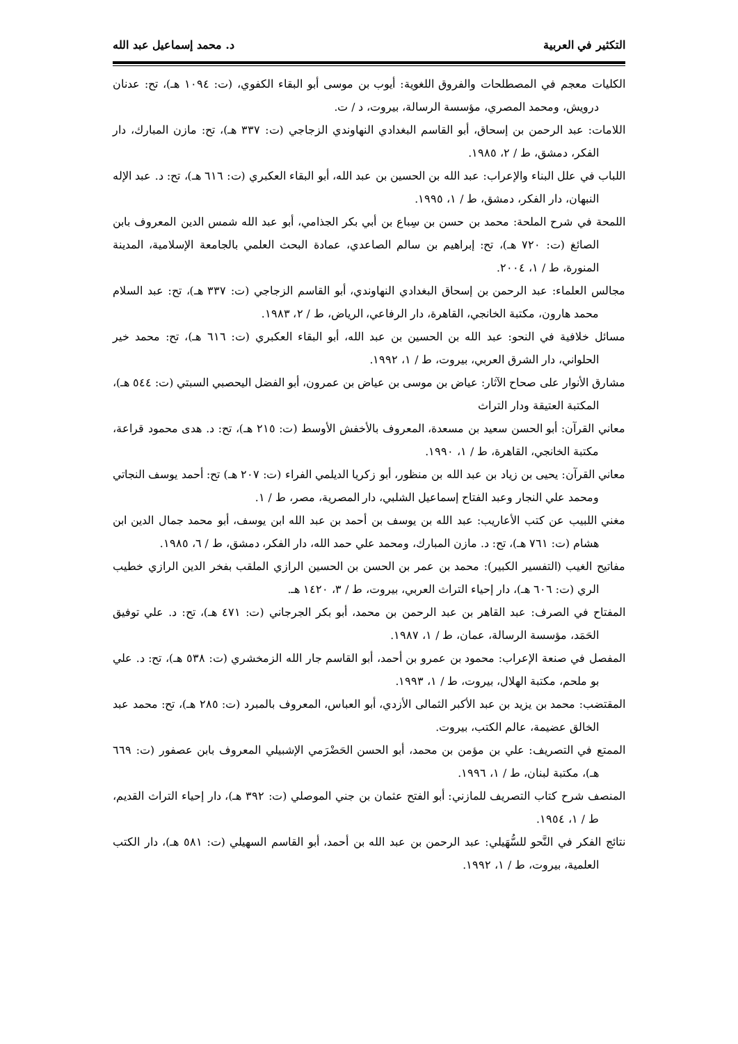التكثير في العربية د. محمد إسماعيل عبد الله
الكليات معجم في المصطلحات والفروق اللغوية: أيوب بن موسى أبو البقاء الكفوي، (ت: ١٠٩٤ هـ)، تح: عدنان درويش، ومحمد المصري، مؤسسة الرسالة، بيروت، د / ت.
اللامات: عبد الرحمن بن إسحاق، أبو القاسم البغدادي النهاوندي الزجاجي (ت: ٣٣٧ هـ)، تح: مازن المبارك، دار الفكر، دمشق، ط / ٢، ١٩٨٥.
اللباب في علل البناء والإعراب: عبد الله بن الحسين بن عبد الله، أبو البقاء العكبري (ت: ٦١٦ هـ)، تح: د. عبد الإله النبهان، دار الفكر، دمشق، ط / ١، ١٩٩٥.
اللمحة في شرح الملحة: محمد بن حسن بن سِباع بن أبي بكر الجذامي، أبو عبد الله شمس الدين المعروف بابن الصائغ (ت: ٧٢٠ هـ)، تح: إبراهيم بن سالم الصاعدي، عمادة البحث العلمي بالجامعة الإسلامية، المدينة المنورة، ط / ١، ٢٠٠٤.
مجالس العلماء: عبد الرحمن بن إسحاق البغدادي النهاوندي، أبو القاسم الزجاجي (ت: ٣٣٧ هـ)، تح: عبد السلام محمد هارون، مكتبة الخانجي، القاهرة، دار الرفاعي، الرياض، ط / ٢، ١٩٨٣.
مسائل خلافية في النحو: عبد الله بن الحسين بن عبد الله، أبو البقاء العكبري (ت: ٦١٦ هـ)، تح: محمد خير الحلواني، دار الشرق العربي، بيروت، ط / ١، ١٩٩٢.
مشارق الأنوار على صحاح الآثار: عياض بن موسى بن عياض بن عمرون، أبو الفضل اليحصبي السبتي (ت: ٥٤٤ هـ)، المكتبة العتيقة ودار التراث
معاني القرآن: أبو الحسن سعيد بن مسعدة، المعروف بالأخفش الأوسط (ت: ٢١٥ هـ)، تح: د. هدى محمود قراعة، مكتبة الخانجي، القاهرة، ط / ١، ١٩٩٠.
معاني القرآن: يحيى بن زياد بن عبد الله بن منظور، أبو زكريا الديلمي الفراء (ت: ٢٠٧ هـ) تح: أحمد يوسف النجاتي ومحمد علي النجار وعبد الفتاح إسماعيل الشلبي، دار المصرية، مصر، ط / ١.
مغني اللبيب عن كتب الأعاريب: عبد الله بن يوسف بن أحمد بن عبد الله ابن يوسف، أبو محمد جمال الدين ابن هشام (ت: ٧٦١ هـ)، تح: د. مازن المبارك، ومحمد علي حمد الله، دار الفكر، دمشق، ط / ٦، ١٩٨٥.
مفاتيح الغيب (التفسير الكبير): محمد بن عمر بن الحسن بن الحسين الرازي الملقب بفخر الدين الرازي خطيب الري (ت: ٦٠٦ هـ)، دار إحياء التراث العربي، بيروت، ط / ٣، ١٤٢٠ هـ.
المفتاح في الصرف: عبد القاهر بن عبد الرحمن بن محمد، أبو بكر الجرجاني (ت: ٤٧١ هـ)، تح: د. علي توفيق الحَمَد، مؤسسة الرسالة، عمان، ط / ١، ١٩٨٧.
المفصل في صنعة الإعراب: محمود بن عمرو بن أحمد، أبو القاسم جار الله الزمخشري (ت: ٥٣٨ هـ)، تح: د. علي بو ملحم، مكتبة الهلال، بيروت، ط / ١، ١٩٩٣.
المقتضب: محمد بن يزيد بن عبد الأكبر الثمالى الأزدي، أبو العباس، المعروف بالمبرد (ت: ٢٨٥ هـ)، تح: محمد عبد الخالق عضيمة، عالم الكتب، بيروت.
الممتع في التصريف: علي بن مؤمن بن محمد، أبو الحسن الحَضْرَمي الإشبيلي المعروف بابن عصفور (ت: ٦٦٩ هـ)، مكتبة لبنان، ط / ١، ١٩٩٦.
المنصف شرح كتاب التصريف للمازني: أبو الفتح عثمان بن جني الموصلي (ت: ٣٩٢ هـ)، دار إحياء التراث القديم، ط / ١، ١٩٥٤.
نتائج الفكر في النَّحو للسُّهَيلي: عبد الرحمن بن عبد الله بن أحمد، أبو القاسم السهيلي (ت: ٥٨١ هـ)، دار الكتب العلمية، بيروت، ط / ١، ١٩٩٢.